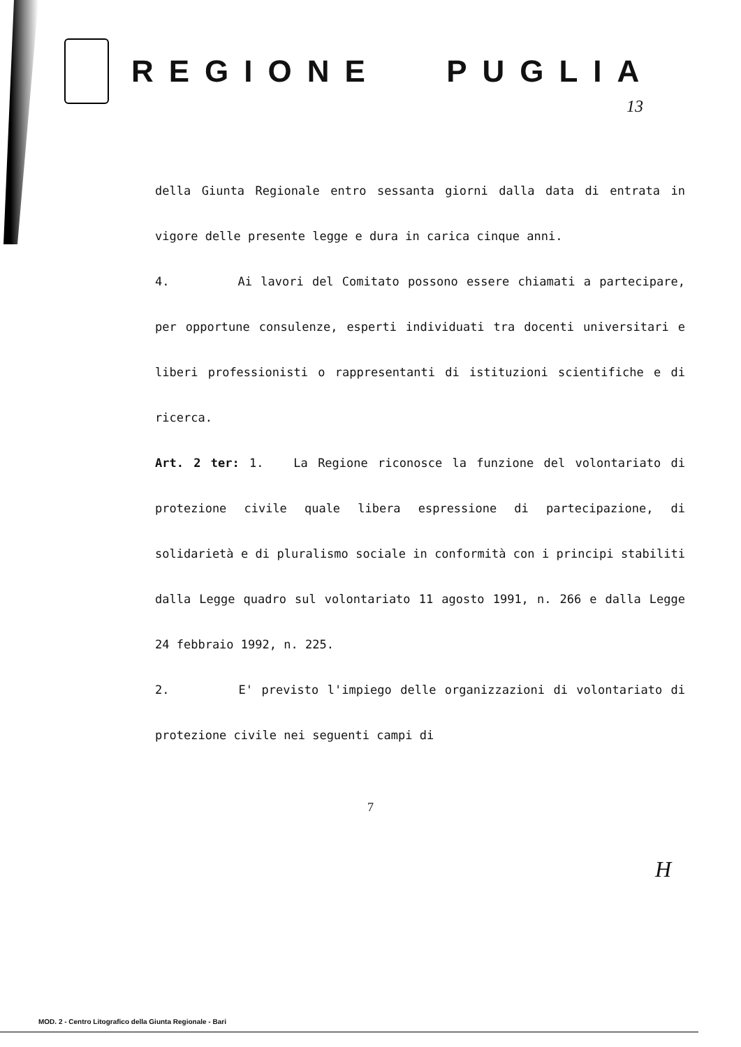REGIONE PUGLIA
13
della Giunta Regionale entro sessanta giorni dalla data di entrata in vigore delle presente legge e dura in carica cinque anni.
4. Ai lavori del Comitato possono essere chiamati a partecipare, per opportune consulenze, esperti individuati tra docenti universitari e liberi professionisti o rappresentanti di istituzioni scientifiche e di ricerca.
Art. 2 ter: 1. La Regione riconosce la funzione del volontariato di protezione civile quale libera espressione di partecipazione, di solidarietà e di pluralismo sociale in conformità con i principi stabiliti dalla Legge quadro sul volontariato 11 agosto 1991, n. 266 e dalla Legge 24 febbraio 1992, n. 225.
2. E' previsto l'impiego delle organizzazioni di volontariato di protezione civile nei seguenti campi di
7
H
MOD. 2 - Centro Litografico della Giunta Regionale - Bari